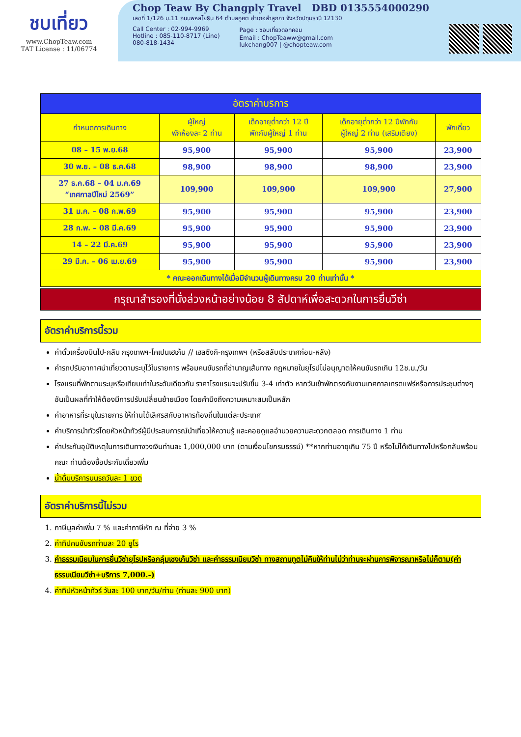ชบเที่ยว
www.ChopTeaw.com
TAT License : 11/06774
Chop Teaw By Changply Travel DBD 0135554000290
เลขที่ 1/126 ม.11 ถนนพหลโยธิน 64 ตำบลคูคต อำเภอลำลูกกา จังหวัดปทุมธานี 12130
Call Center : 02-994-9969
Hotline : 085-110-8717 (Line)
080-818-1434
Page : ชอบเที่ยวดอทคอม
Email : ChopTeaww@gmail.com
lukchang007 | @chopteaw.com
| อัตราค่าบริการ | | | | |
| --- | --- | --- | --- | --- |
| กำหนดการเดินทาง | ผู้ใหญ่ พักห้องละ 2 ท่าน | เด็กอายุต่ำกว่า 12 ปี พักกับผู้ใหญ่ 1 ท่าน | เด็กอายุต่ำกว่า 12 ปีพักกับ ผู้ใหญ่ 2 ท่าน (เสริมเตียง) | พักเดี่ยว |
| 08 – 15 พ.ย.68 | 95,900 | 95,900 | 95,900 | 23,900 |
| 30 พ.ย. – 08 ธ.ค.68 | 98,900 | 98,900 | 98,900 | 23,900 |
| 27 ธ.ค.68 – 04 ม.ค.69 “เทศกาลปีใหม่ 2569” | 109,900 | 109,900 | 109,900 | 27,900 |
| 31 ม.ค. – 08 ก.พ.69 | 95,900 | 95,900 | 95,900 | 23,900 |
| 28 ก.พ. – 08 มี.ค.69 | 95,900 | 95,900 | 95,900 | 23,900 |
| 14 – 22 มี.ค.69 | 95,900 | 95,900 | 95,900 | 23,900 |
| 29 มี.ค. – 06 เม.ย.69 | 95,900 | 95,900 | 95,900 | 23,900 |
| * คณะออกเดินทางได้เมื่อมีจำนวนผู้เดินทางครบ 20 ท่านเท่านั้น * | | | | |
กรุณาสำรองที่นั่งล่วงหน้าอย่างน้อย 8 สัปดาห์เพื่อสะดวกในการยื่นวีซ่า
อัตราค่าบริการนี้รวม
ค่าตั๋วเครื่องบินไป-กลับ กรุงเทพฯ-โคเปนเฮเก้น // เฮลซิงกิ-กรุงเทพฯ (หรือสลับประเทศก่อน-หลัง)
ค่ารถปรับอากาศนำเที่ยวตามระบุไว้ในรายการ พร้อมคนขับรถที่ชำนาญเส้นทาง กฎหมายในยุโรปไม่อนุญาตให้คนขับรถเกิน 12ช.ม./วัน
โรงแรมที่พักตามระบุหรือเทียบเท่าในระดับเดียวกัน ราคาโรงแรมจะปรับขึ้น 3-4 เท่าตัว หากวันเข้าพักตรงกับงานเทศกาลเทรดแฟร์หรือการประชุมต่างๆ อันเป็นผลที่ทำให้ต้องมีการปรับเปลี่ยนย้ายเมือง โดยคำนึงถึงความเหมาะสมเป็นหลัก
ค่าอาหารที่ระบุในรายการ ให้ท่านได้เลิศรสกับอาหารท้องถิ่นในแต่ละประเทศ
ค่าบริการนำทัวร์โดยหัวหน้าทัวร์ผู้มีประสบการณ์นำเที่ยวให้ความรู้ และคอยดูแลอำนวยความสะดวกตลอด การเดินทาง 1 ท่าน
ค่าประกันอุบัติเหตุในการเดินทางวงเงินท่านละ 1,000,000 บาท (ตามเงื่อนไขกรมธรรม์) **หากท่านอายุเกิน 75 ปี หรือไม่ได้เดินทางไปหรือกลับพร้อมคณะ ท่านต้องซื้อประกันเดี่ยวเพิ่ม
น้ำดื่มบริการบนรถวันละ 1 ขวด
อัตราค่าบริการนี้ไม่รวม
1. ภาษีมูลค่าเพิ่ม 7 % และค่าภาษีหัก ณ ที่จ่าย 3 %
2. ค่าทิปคนขับรถท่านละ 20 ยูโร
3. ค่าธรรมเนียมในการยื่นวีซ่ายุโรปหรือกลุ่มเชงเก้นวีซ่า และค่าธรรมเนียมวีซ่า ทางสถานทูตไม่คืนให้ท่านไม่ว่าท่านจะผ่านการพิจารณาหรือไม่ก็ตาม(ค่าธรรมเนียมวีซ่า+บริการ 7,000.-)
4. ค่าทิปหัวหน้าทัวร์ วันละ 100 บาท/วัน/ท่าน (ท่านละ 900 บาท)